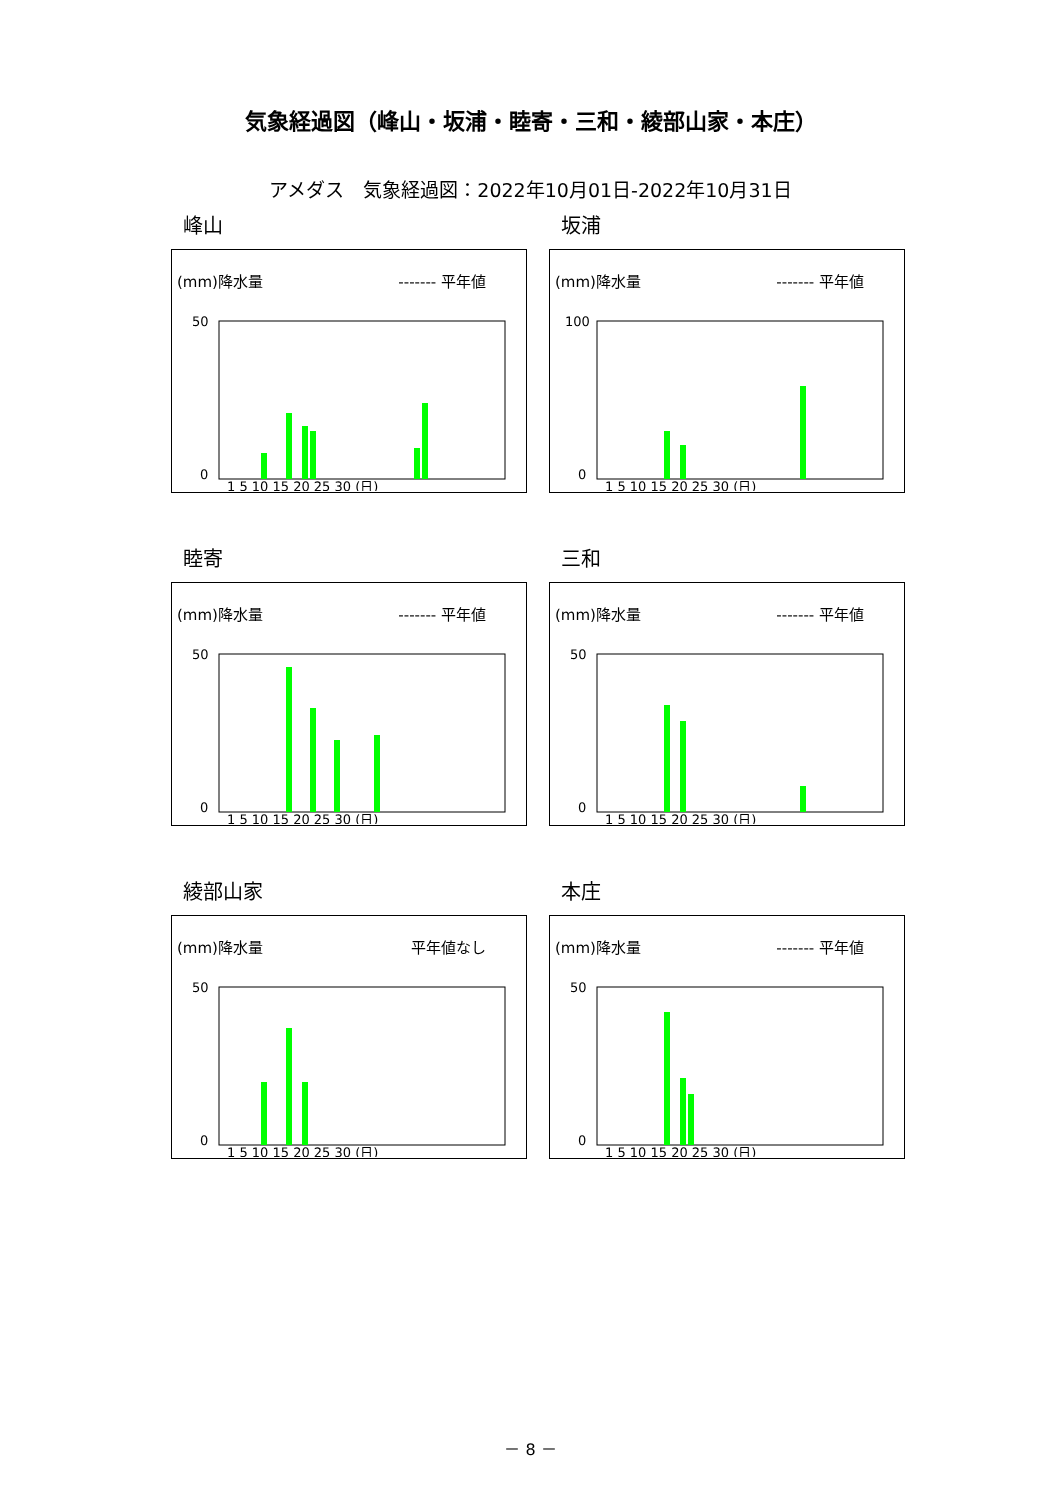気象経過図（峰山・坂浦・睦寄・三和・綾部山家・本庄）
アメダス　気象経過図：2022年10月01日-2022年10月31日
峰山
(mm)降水量 ------- 平年値
50
0
1 5 10 15 20 25 30 (日)
坂浦
(mm)降水量 ------- 平年値
100
0
1 5 10 15 20 25 30 (日)
睦寄
(mm)降水量 ------- 平年値
50
0
1 5 10 15 20 25 30 (日)
三和
(mm)降水量 ------- 平年値
50
0
1 5 10 15 20 25 30 (日)
綾部山家
(mm)降水量 平年値なし
50
0
1 5 10 15 20 25 30 (日)
本庄
(mm)降水量 ------- 平年値
50
0
1 5 10 15 20 25 30 (日)
－ 8 －